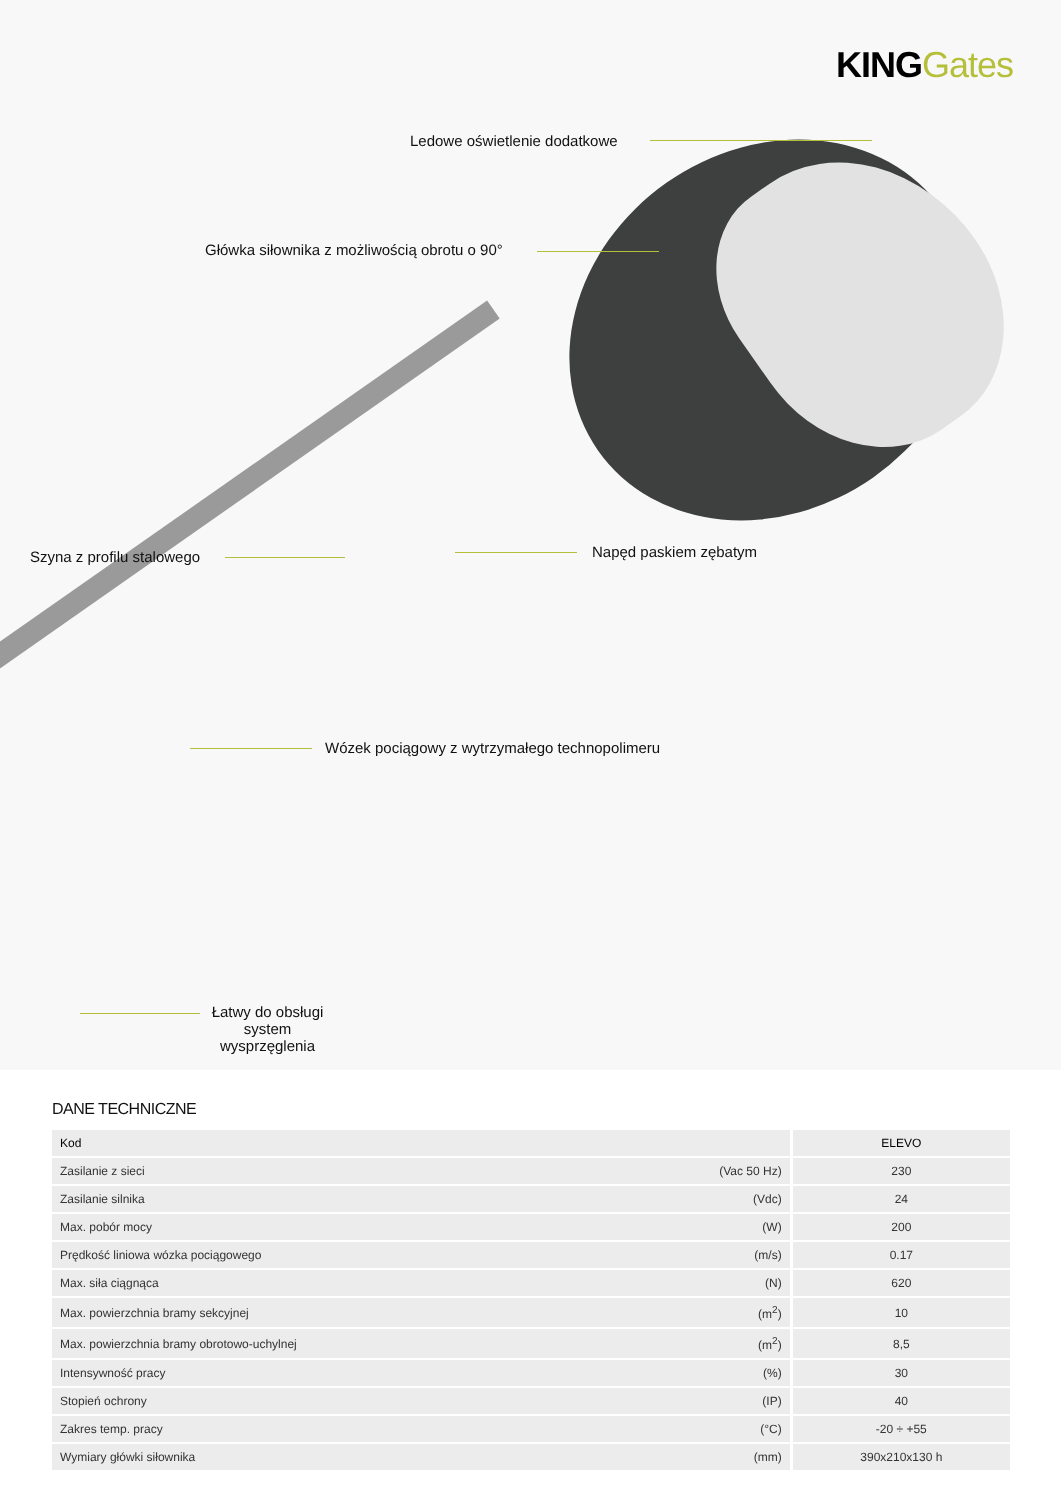KING Gates
Ledowe oświetlenie dodatkowe
Główka siłownika z możliwością obrotu o 90°
Szyna z profilu stalowego Napęd paskiem zębatym
Wózek pociągowy z wytrzymałego technopolimeru
Łatwy do obsługi system wysprzęglenia
DANE TECHNICZNE
| Kod | | ELEVO |
| --- | --- | --- |
| Zasilanie z sieci | (Vac 50 Hz) | 230 |
| Zasilanie silnika | (Vdc) | 24 |
| Max. pobór mocy | (W) | 200 |
| Prędkość liniowa wózka pociągowego | (m/s) | 0.17 |
| Max. siła ciągnąca | (N) | 620 |
| Max. powierzchnia bramy sekcyjnej | (m<sup>2</sup>) | 10 |
| Max. powierzchnia bramy obrotowo-uchylnej | (m<sup>2</sup>) | 8,5 |
| Intensywność pracy | (%) | 30 |
| Stopień ochrony | (IP) | 40 |
| Zakres temp. pracy | (°C) | -20 ÷ +55 |
| Wymiary główki siłownika | (mm) | 390x210x130 h |